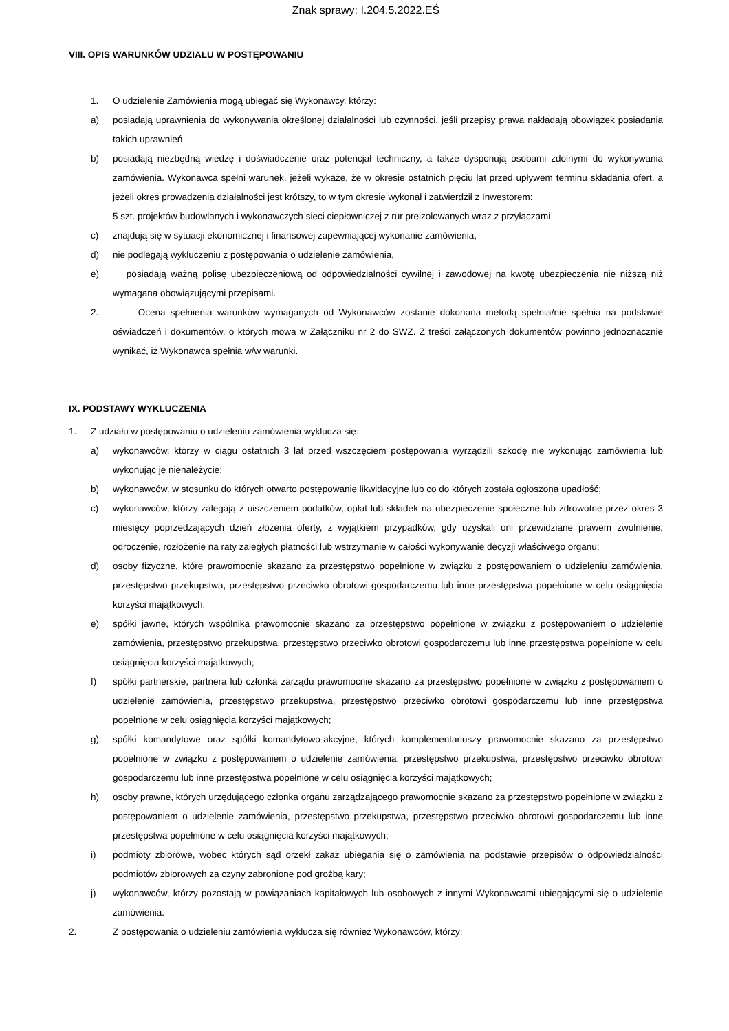Znak sprawy: I.204.5.2022.EŚ
VIII. OPIS WARUNKÓW UDZIAŁU W POSTĘPOWANIU
1. O udzielenie Zamówienia mogą ubiegać się Wykonawcy, którzy:
a) posiadają uprawnienia do wykonywania określonej działalności lub czynności, jeśli przepisy prawa nakładają obowiązek posiadania takich uprawnień
b) posiadają niezbędną wiedzę i doświadczenie oraz potencjał techniczny, a także dysponują osobami zdolnymi do wykonywania zamówienia. Wykonawca spełni warunek, jeżeli wykaże, że w okresie ostatnich pięciu lat przed upływem terminu składania ofert, a jeżeli okres prowadzenia działalności jest krótszy, to w tym okresie wykonał i zatwierdził z Inwestorem:
5 szt. projektów budowlanych i wykonawczych sieci ciepłowniczej z rur preizolowanych wraz z przyłączami
c) znajdują się w sytuacji ekonomicznej i finansowej zapewniającej wykonanie zamówienia,
d) nie podlegają wykluczeniu z postępowania o udzielenie zamówienia,
e) posiadają ważną polisę ubezpieczeniową od odpowiedzialności cywilnej i zawodowej na kwotę ubezpieczenia nie niższą niż wymagana obowiązującymi przepisami.
2. Ocena spełnienia warunków wymaganych od Wykonawców zostanie dokonana metodą spełnia/nie spełnia na podstawie oświadczeń i dokumentów, o których mowa w Załączniku nr 2 do SWZ. Z treści załączonych dokumentów powinno jednoznacznie wynikać, iż Wykonawca spełnia w/w warunki.
IX. PODSTAWY WYKLUCZENIA
1. Z udziału w postępowaniu o udzieleniu zamówienia wyklucza się:
a) wykonawców, którzy w ciągu ostatnich 3 lat przed wszczęciem postępowania wyrządzili szkodę nie wykonując zamówienia lub wykonując je nienależycie;
b) wykonawców, w stosunku do których otwarto postępowanie likwidacyjne lub co do których została ogłoszona upadłość;
c) wykonawców, którzy zalegają z uiszczeniem podatków, opłat lub składek na ubezpieczenie społeczne lub zdrowotne przez okres 3 miesięcy poprzedzających dzień złożenia oferty, z wyjątkiem przypadków, gdy uzyskali oni przewidziane prawem zwolnienie, odroczenie, rozłożenie na raty zaległych płatności lub wstrzymanie w całości wykonywanie decyzji właściwego organu;
d) osoby fizyczne, które prawomocnie skazano za przestępstwo popełnione w związku z postępowaniem o udzieleniu zamówienia, przestępstwo przekupstwa, przestępstwo przeciwko obrotowi gospodarczemu lub inne przestępstwa popełnione w celu osiągnięcia korzyści majątkowych;
e) spółki jawne, których wspólnika prawomocnie skazano za przestępstwo popełnione w związku z postępowaniem o udzielenie zamówienia, przestępstwo przekupstwa, przestępstwo przeciwko obrotowi gospodarczemu lub inne przestępstwa popełnione w celu osiągnięcia korzyści majątkowych;
f) spółki partnerskie, partnera lub członka zarządu prawomocnie skazano za przestępstwo popełnione w związku z postępowaniem o udzielenie zamówienia, przestępstwo przekupstwa, przestępstwo przeciwko obrotowi gospodarczemu lub inne przestępstwa popełnione w celu osiągnięcia korzyści majątkowych;
g) spółki komandytowe oraz spółki komandytowo-akcyjne, których komplementariuszy prawomocnie skazano za przestępstwo popełnione w związku z postępowaniem o udzielenie zamówienia, przestępstwo przekupstwa, przestępstwo przeciwko obrotowi gospodarczemu lub inne przestępstwa popełnione w celu osiągnięcia korzyści majątkowych;
h) osoby prawne, których urzędującego członka organu zarządzającego prawomocnie skazano za przestępstwo popełnione w związku z postępowaniem o udzielenie zamówienia, przestępstwo przekupstwa, przestępstwo przeciwko obrotowi gospodarczemu lub inne przestępstwa popełnione w celu osiągnięcia korzyści majątkowych;
i) podmioty zbiorowe, wobec których sąd orzekł zakaz ubiegania się o zamówienia na podstawie przepisów o odpowiedzialności podmiotów zbiorowych za czyny zabronione pod groźbą kary;
j) wykonawców, którzy pozostają w powiązaniach kapitałowych lub osobowych z innymi Wykonawcami ubiegającymi się o udzielenie zamówienia.
2. Z postępowania o udzieleniu zamówienia wyklucza się również Wykonawców, którzy: